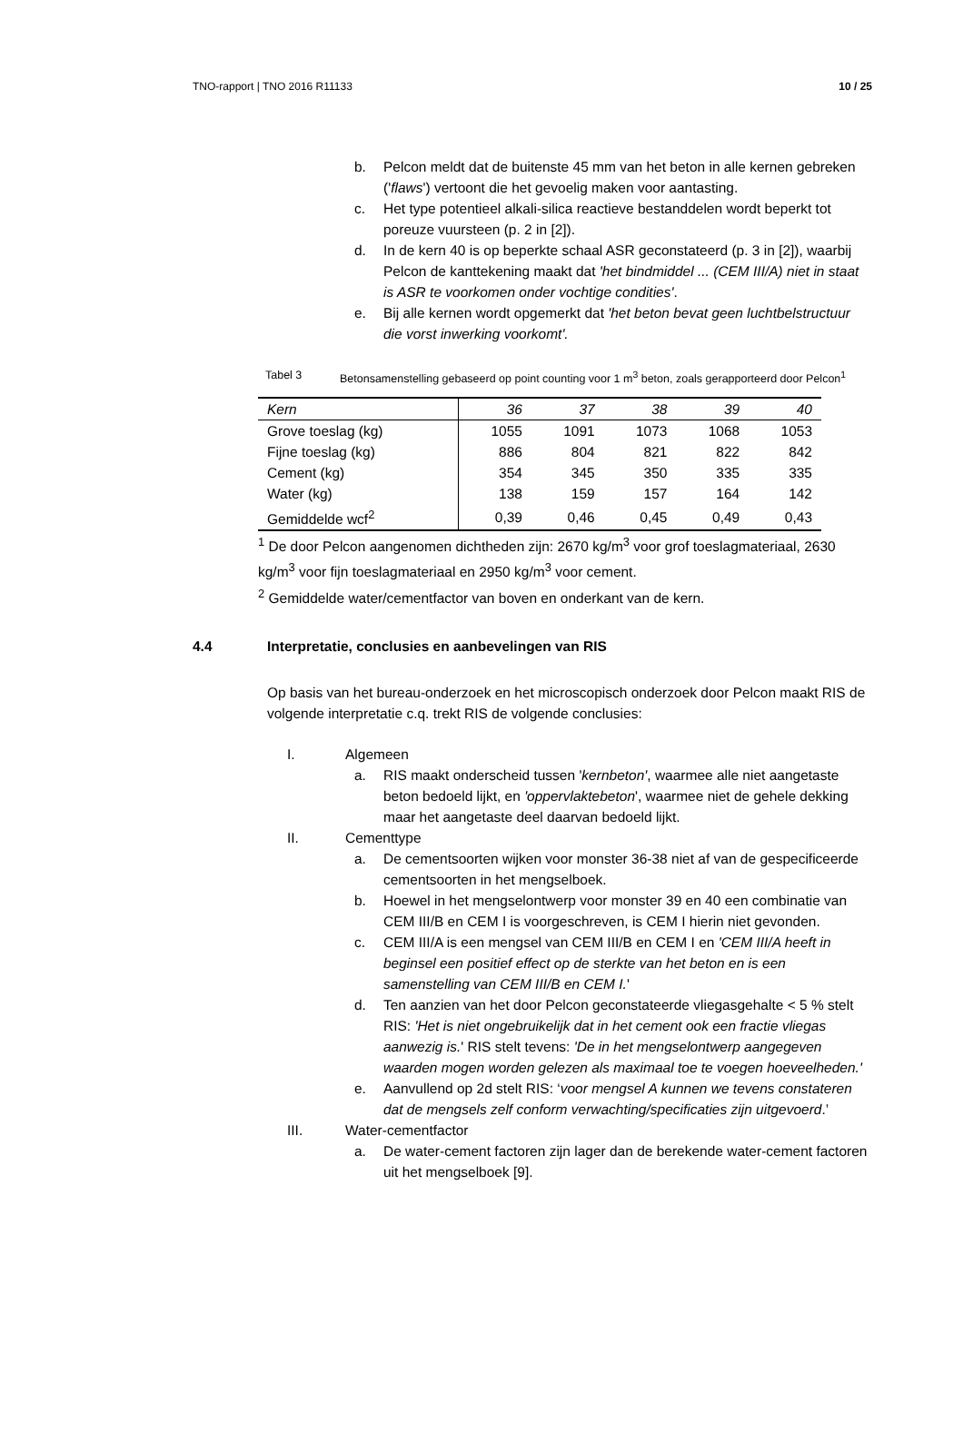TNO-rapport | TNO 2016 R11133 10 / 25
b. Pelcon meldt dat de buitenste 45 mm van het beton in alle kernen gebreken ('flaws') vertoont die het gevoelig maken voor aantasting.
c. Het type potentieel alkali-silica reactieve bestanddelen wordt beperkt tot poreuze vuursteen (p. 2 in [2]).
d. In de kern 40 is op beperkte schaal ASR geconstateerd (p. 3 in [2]), waarbij Pelcon de kanttekening maakt dat 'het bindmiddel ... (CEM III/A) niet in staat is ASR te voorkomen onder vochtige condities'.
e. Bij alle kernen wordt opgemerkt dat 'het beton bevat geen luchtbelstructuur die vorst inwerking voorkomt'.
Tabel 3 Betonsamenstelling gebaseerd op point counting voor 1 m<sup>3</sup> beton, zoals gerapporteerd door Pelcon<sup>1</sup>
| Kern | 36 | 37 | 38 | 39 | 40 |
| --- | --- | --- | --- | --- | --- |
| Grove toeslag (kg) | 1055 | 1091 | 1073 | 1068 | 1053 |
| Fijne toeslag (kg) | 886 | 804 | 821 | 822 | 842 |
| Cement (kg) | 354 | 345 | 350 | 335 | 335 |
| Water (kg) | 138 | 159 | 157 | 164 | 142 |
| Gemiddelde wcf<sup>2</sup> | 0,39 | 0,46 | 0,45 | 0,49 | 0,43 |
<sup>1</sup> De door Pelcon aangenomen dichtheden zijn: 2670 kg/m<sup>3</sup> voor grof toeslagmateriaal, 2630 kg/m<sup>3</sup> voor fijn toeslagmateriaal en 2950 kg/m<sup>3</sup> voor cement.
<sup>2</sup> Gemiddelde water/cementfactor van boven en onderkant van de kern.
4.4 Interpretatie, conclusies en aanbevelingen van RIS
Op basis van het bureau-onderzoek en het microscopisch onderzoek door Pelcon maakt RIS de volgende interpretatie c.q. trekt RIS de volgende conclusies:
I. Algemeen
a. RIS maakt onderscheid tussen 'kernbeton', waarmee alle niet aangetaste beton bedoeld lijkt, en 'oppervlaktebeton', waarmee niet de gehele dekking maar het aangetaste deel daarvan bedoeld lijkt.
II. Cementtype
a. De cementsoorten wijken voor monster 36-38 niet af van de gespecificeerde cementsoorten in het mengselboek.
b. Hoewel in het mengselontwerp voor monster 39 en 40 een combinatie van CEM III/B en CEM I is voorgeschreven, is CEM I hierin niet gevonden.
c. CEM III/A is een mengsel van CEM III/B en CEM I en 'CEM III/A heeft in beginsel een positief effect op de sterkte van het beton en is een samenstelling van CEM III/B en CEM I.'
d. Ten aanzien van het door Pelcon geconstateerde vliegasgehalte < 5 % stelt RIS: 'Het is niet ongebruikelijk dat in het cement ook een fractie vliegas aanwezig is.' RIS stelt tevens: 'De in het mengselontwerp aangegeven waarden mogen worden gelezen als maximaal toe te voegen hoeveelheden.'
e. Aanvullend op 2d stelt RIS: ‘voor mengsel A kunnen we tevens constateren dat de mengsels zelf conform verwachting/specificaties zijn uitgevoerd.’
III. Water-cementfactor
a. De water-cement factoren zijn lager dan de berekende water-cement factoren uit het mengselboek [9].